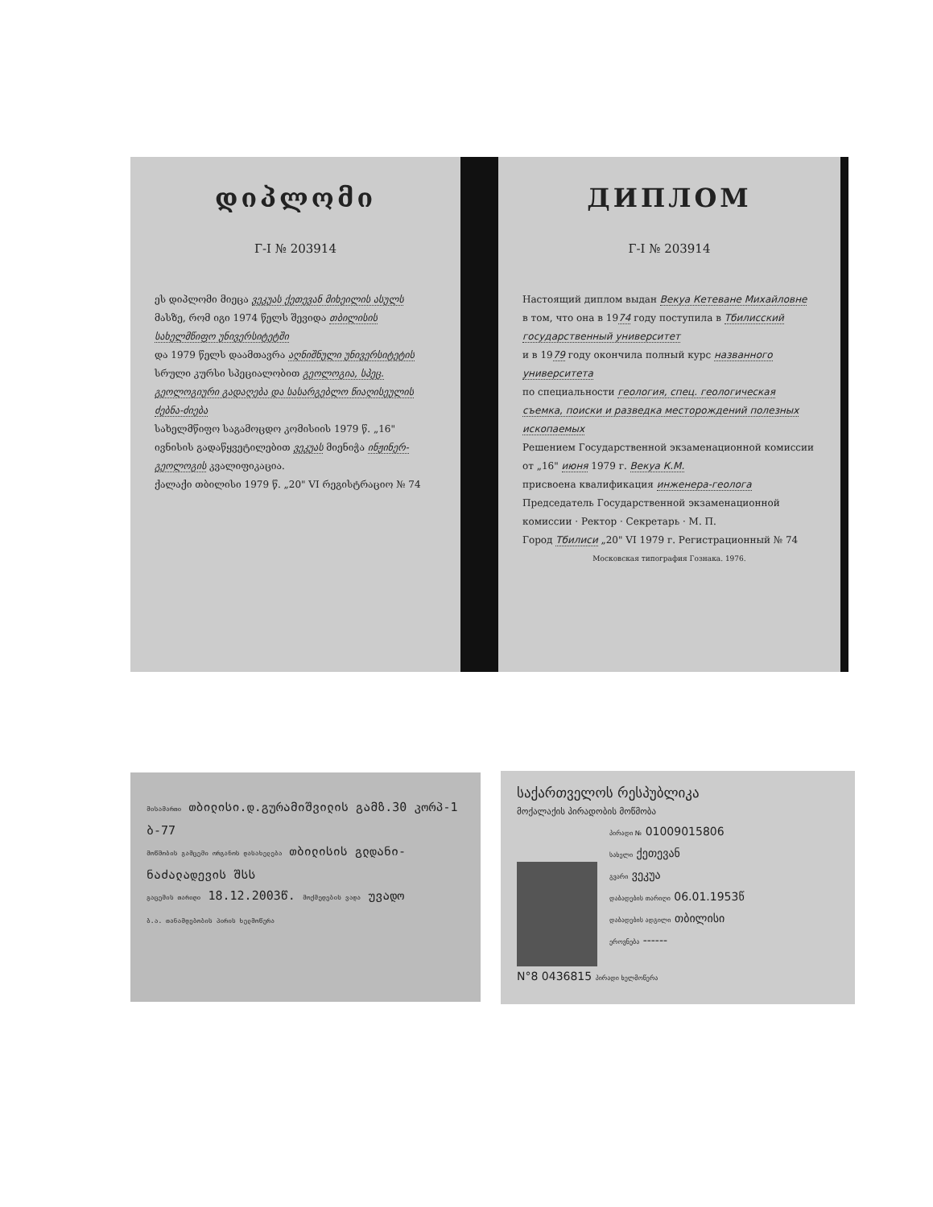დიპლომი
Г-I № 203914
ეს დიპლომი მიეცა ვეკუას ქეთევან მიხეილის ასულს
მასზე, რომ იგი 1974 წელს შევიდა თბილისის სახელმწიფო უნივერსიტეტში
და 1979 წელს დაამთავრა აღნიშნული უნივერსიტეტის
სრული კურსი სპეციალობით გეოლოგია, სპეც. გეოლოგიური გადაღება და სასარგებლო წიაღისეულის ძებნა-ძიება
სახელმწიფო საგამოცდო კომისიის 1979 წ. „16" ივნისის გადაწყვეტილებით ვეკუას მიენიჭა ინჟინერ-გეოლოგის კვალიფიკაცია.
ქალაქი თბილისი 1979 წ. „20" VI რეგისტრაციო № 74
ДИПЛОМ
Г-I № 203914
Настоящий диплом выдан Векуа Кетеване Михайловне
в том, что она в 1974 году поступила в Тбилисский государственный университет
и в 1979 году окончила полный курс названного университета
по специальности геология, спец. геологическая съемка, поиски и разведка месторождений полезных ископаемых
Решением Государственной экзаменационной комиссии от „16" июня 1979 г. Векуа К.М.
присвоена квалификация инженера-геолога
Председатель Государственной экзаменационной комиссии · Ректор · Секретарь · М. П.
Город Тбилиси „20" VI 1979 г. Регистрационный № 74
Московская типография Гознака. 1976.
მისამართი თბილისი.დ.გურამიშვილის გამზ.30 კორპ-1 ბ-77
მოწმობის გამცემი ორგანოს დასახელება თბილისის გლდანი-ნაძალადევის შსს
გაცემის თარიღი 18.12.2003წ. მოქმედების ვადა უვადო
ბ.ა. თანამდებობის პირის ხელმოწერა
საქართველოს რესპუბლიკა
მოქალაქის პირადობის მოწმობა
პირადი № 01009015806
სახელი ქეთევან
გვარი ვეკუა
დაბადების თარიღი 06.01.1953წ
დაბადების ადგილი თბილისი
ეროვნება ------
N°8 0436815 პირადი ხელმოწერა